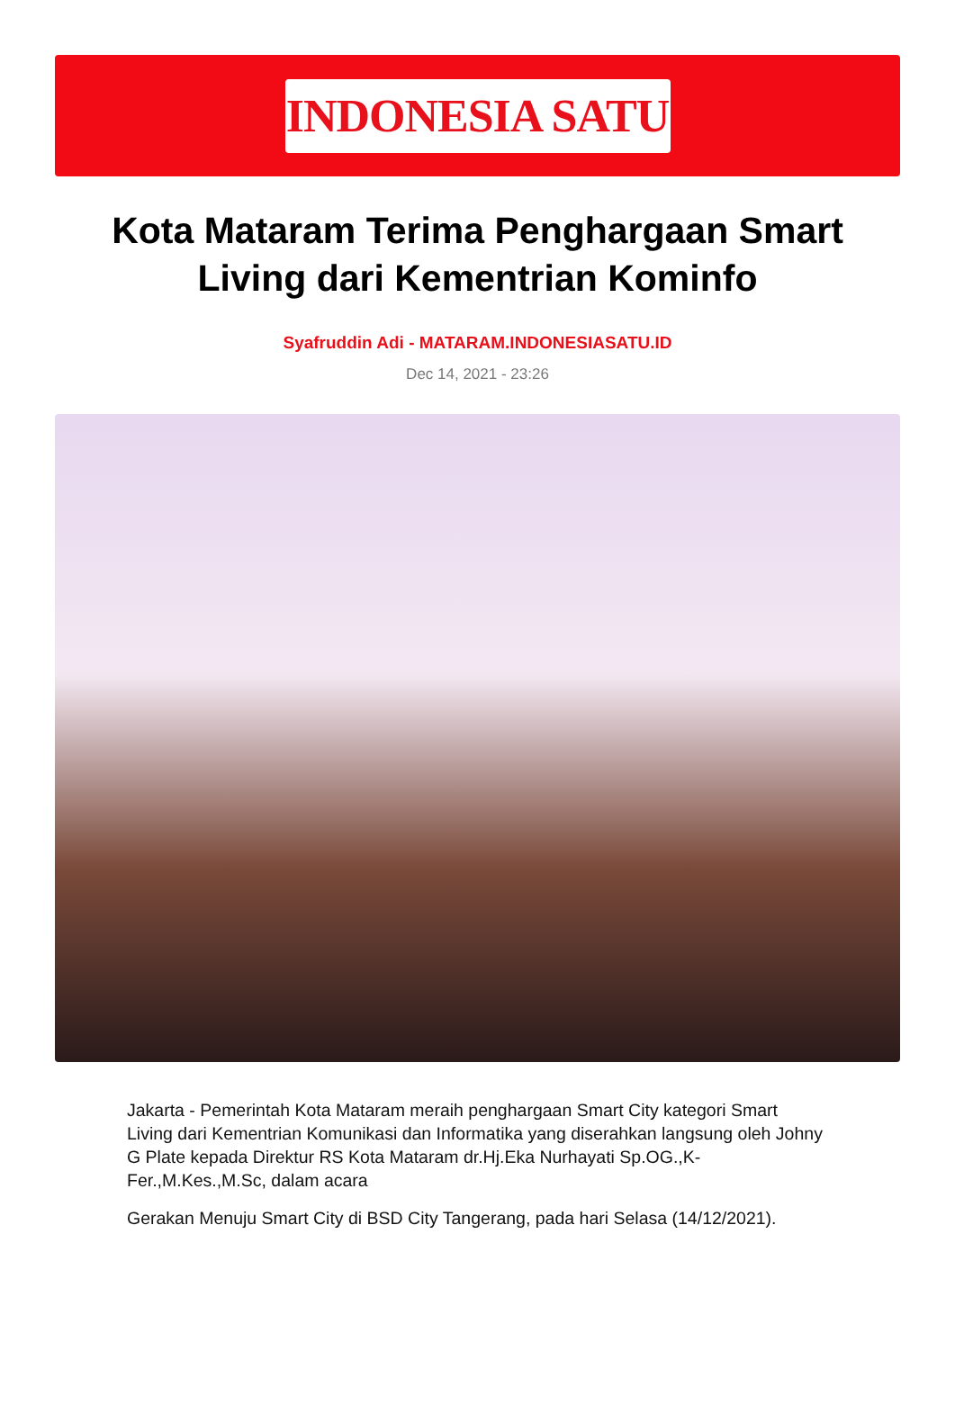INDONESIA SATU
Kota Mataram Terima Penghargaan Smart Living dari Kementrian Kominfo
Syafruddin Adi - MATARAM.INDONESIASATU.ID
Dec 14, 2021 - 23:26
Jakarta - Pemerintah Kota Mataram meraih penghargaan Smart City kategori Smart Living dari Kementrian Komunikasi dan Informatika yang diserahkan langsung oleh Johny G Plate kepada Direktur RS Kota Mataram dr.Hj.Eka Nurhayati Sp.OG.,K-Fer.,M.Kes.,M.Sc, dalam acara
Gerakan Menuju Smart City di BSD City Tangerang, pada hari Selasa (14/12/2021).